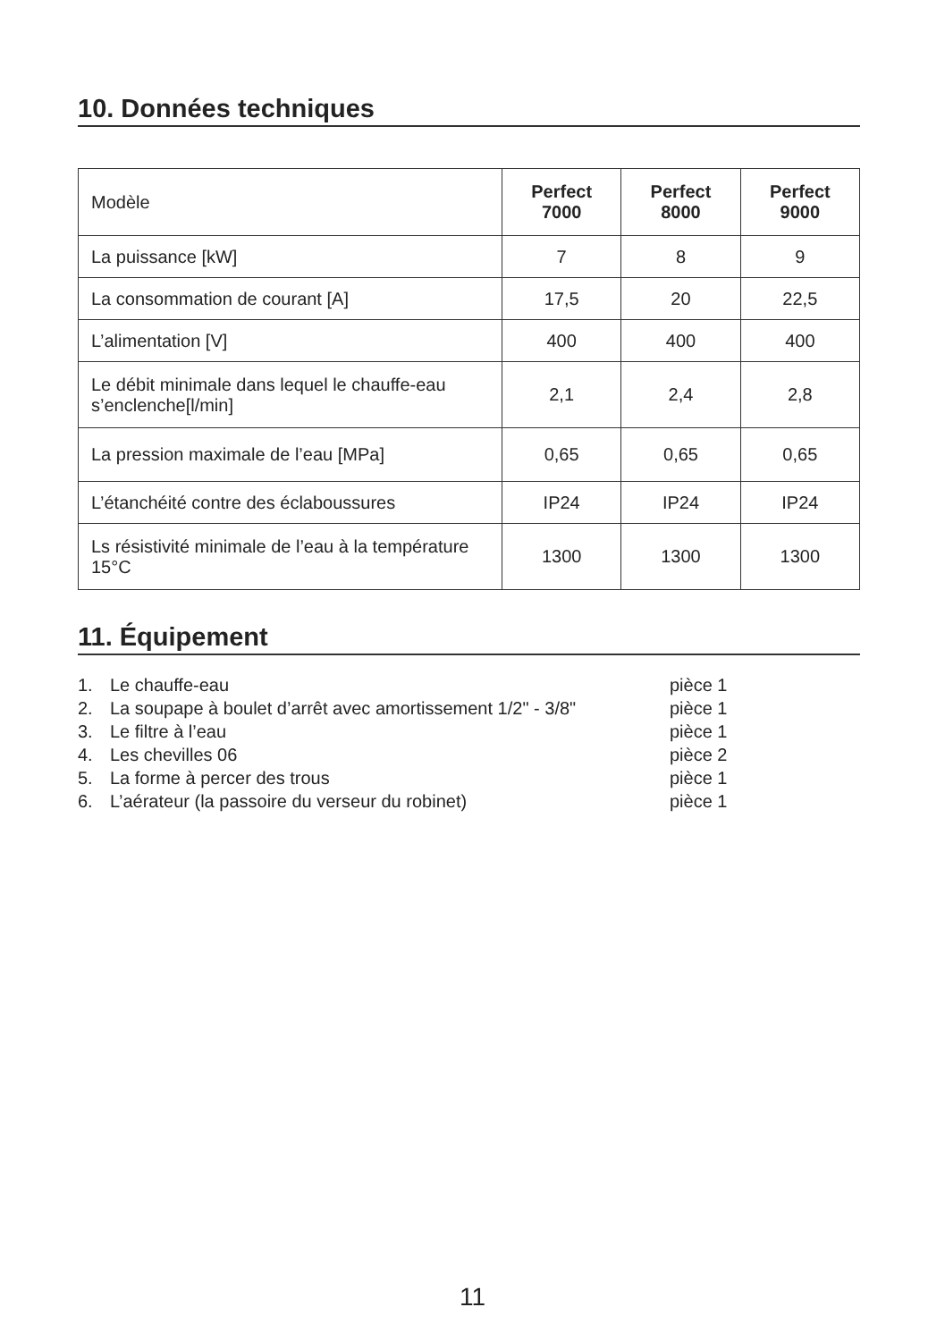10. Données techniques
| Modèle | Perfect 7000 | Perfect 8000 | Perfect 9000 |
| --- | --- | --- | --- |
| La puissance [kW] | 7 | 8 | 9 |
| La consommation de courant [A] | 17,5 | 20 | 22,5 |
| L’alimentation [V] | 400 | 400 | 400 |
| Le débit minimale dans lequel le chauffe-eau s’enclenche[l/min] | 2,1 | 2,4 | 2,8 |
| La pression maximale de l’eau [MPa] | 0,65 | 0,65 | 0,65 |
| L’étanchéité contre des éclaboussures | IP24 | IP24 | IP24 |
| Ls résistivité minimale de l’eau à la température 15°C | 1300 | 1300 | 1300 |
11. Équipement
1. Le chauffe-eau pièce 1
2. La soupape à boulet d’arrêt avec amortissement 1/2" - 3/8" pièce 1
3. Le filtre à l’eau pièce 1
4. Les chevilles 06 pièce 2
5. La forme à percer des trous pièce 1
6. L’aérateur (la passoire du verseur du robinet) pièce 1
11